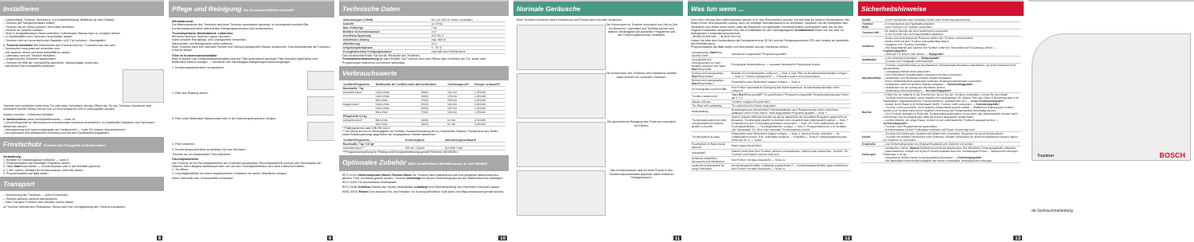Installieren
– Lieferumfang: Trockner, Gebrauchs- und Aufstellanleitung, Wollekorb (je nach Modell).
– Trockner auf Transportschäden prüfen!
– Trockner hat ein hohes Gewicht. Nicht allein anheben!
– Vorsicht vor scharfen Kanten!
– Nicht in frostgefährdetem Raum aufstellen! Gefrierendes Wasser kann zu Schäden führen!
– In Zweifelsfällen vom Fachmann anschließen lassen!
– Trockner nicht an hervorstehenden Bauteilen (z.B. Tür) anheben - Bruchgefahr!
1. Trockner aufstellen Alle Zubehörteile aus Trommel nehmen. Trommel muss leer sein!
– Netzstecker muss jederzeit erreichbar sein.
– Auf saubere, ebene und feste Aufstellfläche stellen!
– Lufteinlass vorn am Trockner freihalten.
– Umgebung des Trockners sauberhalten.
– Trockner mit Hilfe der Schraubfüße ausrichten. Wasserwaage verwenden.
– Auf keinen Fall Schraubfüße entfernen!
Trockner nicht aufstellen hinter einer Tür oder einer Schiebetür, die das Öffnen der Tür des Trockners blockieren oder verhindern könnte! Kinder können sich so nicht einsperren und in Lebensgefahr geraten.
Sauber und eben Lufteinlass freihalten
2. Netzanschluss siehe Sicherheitshinweise → Seite 13.
– Vorschriftsgemäß an Wechselstrom-Schutzkontakt-Steckdose anschließen, im Zweifelsfall Steckdose vom Fachmann überprüfen lassen!
– Netzspannung und Spannungsangabe am Geräteschild (→ Seite 10) müssen übereinstimmen!
– Anschlusswert und erforderliche Sicherung sind auf dem Geräteschild angegeben.
Frostschutz Trockner bei Frostgefahr nicht betreiben!
Vorbereitung
1. Behälter für Kondenswasser entleeren → Seite 4.
2. Programmwähler auf beliebiges Programm stellen.
3. Taste Start/Stop wählen → Kondenswasser wird in den Behälter gepumpt.
4. 5 Min. warten, Behälter für Kondenswasser nochmals leeren.
5. Programmwähler auf Aus stellen.
Transport
– Vorbereitung des Trockners → siehe Frostschutz.
– Trockner aufrecht stehend transportieren.
– Nach Transport Trockner zwei Stunden stehen lassen.
Im Trockner befindet sich Restwasser. Dieses kann bei Schräglstellung des Trockners auslaufen.
8
Pflege und Reinigung Nur im ausgeschalteten Zustand!
Wärmetauscher
Der Wärmetauscher des Trockners wird beim Trocknen automatisch gereinigt, im Anzeigefeld erscheint Cln. Kondenswasserbehälter während des Reinigungsprozesses nicht herausziehen.
Trocknergehäuse, Bedienblende, Lufteinlass
Mit einem weichen, feuchten Lappen abreiben.
Keine scharfen Reinigungs- und Lösungsmittel verwenden.
Waschmittel- und Reinigerreste sofort entfernen.
Beim Trocknen kann sich zwischen Fenster und Dichtung gelegentlich Wasser ansammeln. Dies beeinträchtigt die Trockners in keiner Weise!
Filter im Kondenswasserbehälter
Beim Entleeren des Kondenswasserbehälters wird der Filter automatisch gereinigt. Filter trotzdem regelmäßig unter fließendem Wasser reinigen → Vermeiden von hartnäckigen Ablagerungen/Verunreinigungen.
1. Kondenswasserbehälter herausziehen.
2. Filter aus Rastung ziehen.
3. Filter unter fließendem Wasserstrahl oder in der Geschirrspülmaschine reinigen.
4. Filter einsetzen.
5. Kondenswasserbehälter einschieben bis zum Einrasten.
Trockner nur mit eingesetztem Filter betreiben!
Feuchtigkeitsfühler
Der Trockner ist mit Feuchtigkeitsfühlern aus Edelstahl ausgestattet. Feuchtigkeitsfühler messen den Feuchtegrad der Wäsche. Nach längerer Betriebszeit kann sich auf den Feuchtigkeitsfühlern eine feine Kalkschicht bilden.
1. Tür öffnen.
2. Feuchtigkeitsfühler mit einem angefeuchteten Schwamm mit rauher Oberfläche reinigen.
Keine Stahlwolle oder Scheuermittel verwenden!
9
Technische Daten
| Abmessungen (TxBxH) | 60 x 60 x 85 cm (Höhe verstellbar) |
| Gewicht | ca. 53 kg |
| Max. Füllmenge | 7 kg |
| Behälter für Kondenswasser | 4,0 l |
| Anschluss-Spannung | 220-240 V |
| Anschluss-Leistung | max. 800 W |
| Absicherung | 10 A |
| Umgebungstemperatur | 5 - 35 °C |
| Erzeugnisnummer Fertigungsnummer | unterhalb des Einfüllfensters |
Das Geräteschild finden Sie auf der Rückseite des Trockners.
Trommelinnenbeleuchtung (je nach Modell): Die Trommel wird nach Öffnen oder Schließen der Tür, sowie nach Programmstart beleuchtet und erlischt selbsttätig.
Verbrauchswerte
| Textilien/Programme | Restfeuchte der Textilien nach dem Schleudern | | Trocknungszeit** | Energie-verbrauch** |
| --- | --- | --- | --- | --- |
| Baumwolle 7 kg | | | | |
| schranktrocken* | 1400 U/min | (50%) | 151 min | 1,33 kWh |
| | 1000 U/min | (60%) | 178 min | 1,65 kWh |
| | 800 U/min | (70%) | 205 min | 1,92 kWh |
| bügeltrocken* | 1400 U/min | (50%) | 110 min | 0,94 kWh |
| | 1000 U/min | (60%) | 137 min | 1,24 kWh |
| | 800 U/min | (70%) | 166 min | 1,55 kWh |
| Pflegeleicht 3,5 kg | | | | |
| schranktrocken* | 800 U/min | (40%) | 64 min | 0,54 kWh |
| | 600 U/min | (50%) | 81 min | 0,68 kWh |
* Prüfprogramme nach DIN EN 61121
** Die Werte können in Abhängigkeit von Textilart, Zusammensetzung der zu trocknenden Wäsche, Restfeuchte des Textils sowie Beladungsmenge gegenüber den angegebenen Werten abweichen.
| Textilien/Programme | Trocknungszeit | Jahresenergieverbrauch |
| --- | --- | --- |
| Baumwolle 7 kg / 3,5 kg* | | |
| schranktrocken*** | 139 min / Zyklus | 212 kWh / Jahr |
***Programmeinstellung für Prüfung und Energieetikettierung gemäß Richtlinie 2010/30/EU.
Optionales Zubehör (Über Kundendienst Bestellnummer, je nach Modell)
WTZ 11410 Verbindungssatz Wasch-Trocken-Säule Der Trockner kann platzsparend auf eine geeignete Waschmaschine gleicher Tiefe und Breite gestellt werden. Trockner unbedingt mit diesem Verbindungssatz auf der Waschmaschine befestigen. WTZ 11400: mit ausziehbarer Arbeitsplatte.
WTZ 10290 Unterbau Anstelle der Geräte-Abdeckplatte unbedingt eine Blechabdeckung vom Fachmann montieren lassen.
WMZ 20500 Podest Zum besseren Be- und Entladen. Im Auszug befindlicher Korb kann zum Wäschetransport genutzt werden.
10
Normale Geräusche
Beim Trocknen entstehen durch Kompressor und Pumpe ganz normale Geräusche.
Der Kompressor im Trockner verursacht von Zeit zu Zeit ein Brummen. Lautstärke und Tonhöhe können sich dabei in Abhängigkeit der gewählten Programme und des Trocknungsfortschritts verändern.
Der Kompressor des Trockners wird zweitweise belüftet, dabei entsteht ein surrendes Geräusch.
Die automatische Reinigung des Trockners verursacht ein Klicken.
Das Kondenswasser wird mit einer Pumpe in den Kondenswasserbehälter gepumpt, dabei entstehen Pumpgeräusche.
11
Was tun wenn ...
Kann eine Störung nicht selbst behoben werden (z.B. Aus-/Einschalten), wenden Sie sich bitte an unseren Kundendienst. Wir finden immer eine passende Lösung, auch um unnötige Technikerbesuche zu vermeiden. Vertrauen Sie der Kompetenz des Herstellers und stellen somit sicher, dass die Reparatur von geschulten Servicetechnikern durchgeführt wird, die mit den Original-Ersatzteilen ausgerüstet sind. Die Kontaktdaten für den nächstgelegenen Kundendienst finden Sie hier bzw. im beiliegenden Kundendienstverzeichnis:
– D 089 69 339 339 – A 0810 550 511
Geben Sie bitte dem Kundendienst die Erzeugnisnummer (E-Nr.) und die Fertigungsnummer (FD) des Gerätes an (unterhalb des Einfüllfensters).
Programmwähler auf Aus stellen und Netzstecker aus der Steckdose ziehen.
| Anzeigelampe Start /Stop leuchtet nicht. | Netzstecker eingesteckt? Programm gewählt? |
| Anzeigefeld und Anzeigelampen (je nach Modell) erlöschen und Taste Start /Stop blinkt. | Energiespar-Modus aktiviert → separate Anleitung für Energiespar-Modus. |
| Symbol und Anzeigelampe Start /Stop blinken. | Behälter für Kondenswasser entleeren → Seite 4. Ggf. Filter im Kondenswasserbehälter reinigen → Seite 9. Trockner transportiert? → 2 Stunden warten und erneut starten. |
| Symbol und Anzeigelampe Start /Stop blinken. | Flusensiebe unter fließendem Wasser reinigen → Seite 4. |
| Im Anzeigefeld erscheint Cln . | Kein Fehler! Automatische Reinigung des Wärmetauschers. Kondenswasserbehälter nicht entleeren. |
| Trockner startet nicht. | Taste Start /Stop gewählt? Tür geschlossen? Programm eingestellt? Umgebungstemperatur höher als 5 °C? |
| Wasser tritt aus. | Trockner waagerecht ausrichten. |
| Tür öffnet sich selbsttätig. | Tür zudrücken bis hörbar eingerastet. |
| Knitterbildung. | Beladungsmenge überschritten? Kleidungsstücke nach Programmende sofort entnehmen, auffängen und in Form ziehen. nicht angepasstes Programm gewählt → Seite 7. |
| Trocknungsergebnis ist nicht zufriedenstellend (Wäsche gefühlt zu feucht). | Warme Wäsche fühlt sich feuchter an als sie tatsächlich ist! Gewähltes Programm passt nicht zur Beladung. Trocknungsprogramm verwenden oder zusätzlich das Zeitprogramm wählen → Seite 7. Feinjustierung des Trocknungsergebnisses verwenden → Seite 1/2. Feine Kalkschicht auf den Feuchtigkeitsfühlern → Feuchtigkeitsfühler reinigen → Seite 9. Programmabbruch, z.B. Behälter voll, Netzausfall. Tür offen oder maximale Trocknungszeit erreicht. |
| Trocknungszeit zu lang. | Flusensiebe unter fließendem Wasser reinigen → Seite 4. Unzureichende Luftzufuhr → für Luftzirkulation sorgen. Evtl. Lufteinlass versperrt → Freihalten → Seite 8. Umgebungstemperatur höher als 35 °C → Lüften. |
| Feuchtigkeit im Raum steigt stark an. | Raum ausreichend lüften. |
| Netzausfall. | Wäsche sofort aus dem Trockner nehmen und ausbreiten. Wärme kann entweichen. Vorsicht: Tür, Trommel und Wäsche können heiß sein. |
| Zeitweise zusätzliche Geräusche und Vibrationen. | Kein Fehler! Normale Geräusche → Seite 11. |
| Lautes Brummgeräusch für einige Sekunden. | Kondenswasserbehälter vollständig eingeschoben? → Kondenswasserbehälter ganz einschieben. Kein Fehler! Normale Geräusche → Seite 11. |
12
Sicherheitshinweise
| Notfall | – Sofort Netzstecker aus Steckdose ziehen oder Sicherung unterbrechen. |
| Trockner NUR... | – in Innenräumen des Haushalts einsetzen. – zum Trocknen von Textilien verwenden. |
| Trockner NIE... | – für andere Zwecke als oben beschrieben verwenden. – in der Technik oder den Eigenschaften abändern. |
| Gefahren | – Kinder und nicht instruierte Personen dürfen den Trockner nicht benutzen. – Kinder nicht mit dem Trockner unbeaufsichtigt lassen. – Haustiere vom Trockner fernhalten. – Alle Gegenstände aus Taschen der Textilien entfernen. Besonders auf Feuerzeuge achten → Explosionsgefahr! – Nicht auf Tür lehnen oder setzen → Kippgefahr! |
| Installation | – Lose Leitungen befestigen → Stolpergefahr! – Trockner bei Frostgefahr nicht betreiben. |
| Netzanschluss | – Trockner vorschriftsmäßig an Wechselstrom-Schutzkontakt-Steckdose anschließen, da sonst Sicherheit nicht gewährleistet. – Leitungsquerschnitt muss ausreichen. – Nur Fehlerstrom-Schutzschalter mit diesem Zeichen verwenden. – Netzstecker und Steckdose müssen zusammenpassen. – Keine Vielfachstecker/-kupplungen und/oder Verlängerungsleitungen verwenden. – Netzstecker nicht mit feuchten Händen anfassen → Stromschlaggefahr! – Netzstecker nie an Leitung aus Steckdose ziehen. – Netzleitung nicht beschädigen → Stromschlaggefahr! |
| Betrieb | – Füllen Sie nur Wäsche in die Trommel ein. Bevor Sie den Trockner einschalten - prüfen Sie den Inhalt! – Trockner nicht verwenden, wenn Wäsche mit Lösungsmittel, Öl, Wachs, Fett oder Farbe in Berührung kam (z.B. Haarfestiger, Nagellackentferner, Fleckenentferner, Waschbenzin etc.) → Feuer-/Explosionsgefahr! – Gefahr durch Staub (z.B. Kohlenstaub, Mehl): Trockner nicht verwenden → Explosionsgefahr! – Trockner nicht verwenden, wenn Wäsche Schaumstoff/-gummi enthält → Elastisches Material kann zerstört werden und Trockner kann durch mögliche Verformung des Schaumstoffes beschädigt werden. – Den Trockner niemals vor Ende des Trockenzyklus ausschalten, es sei denn, alle Wäschestücke werden rasch entnommen und so ausgebreitet, dass die Wärme abgegeben werden kann. – Leichte Objekte, wie lange Haare, können in den Lufteinlass des Trockners gesaugt werden → Verletzungsgefahr! – Trockner nach Programmende ausschalten. – Kondenswasser ist kein Trinkwasser und kann mit Flusen verunreinigt sein! |
| Defekt | – Trockner bei Defekt oder Verdacht auf Defekt nicht verwenden, Reparatur nur durch Kundendienst. – Trockner mit defekter Netzleitung nicht einsetzen. Defekte Netzleitung nur durch Kundendienst ersetzen lassen, um Gefahren zu vermeiden. |
| Ersatzteile | – Aus Sicherheitsgründen nur Original-Ersatzteile und -Zubehör verwenden. |
| Entsorgen | – Netzstecker ziehen, danach Netzleitung am Gerät abschneiden. Bei öffentlicher Entsorgungsstelle entsorgen. – Wärmetauscher enthält vom Kyoto Protokoll erfasstes fluorierte Treibhausgas R134a → fachgerecht entsorgen. Füllmenge: 0,22 kg. – Verpackung: Kindern keine Verpackungsteile überlassen → Erstickungsgefahr! – Alle Materialien sind umweltverträglich und wieder verwendbar. Umweltgerecht entsorgen. |
13
Trockner BOSCH
de Gebrauchsanleitung